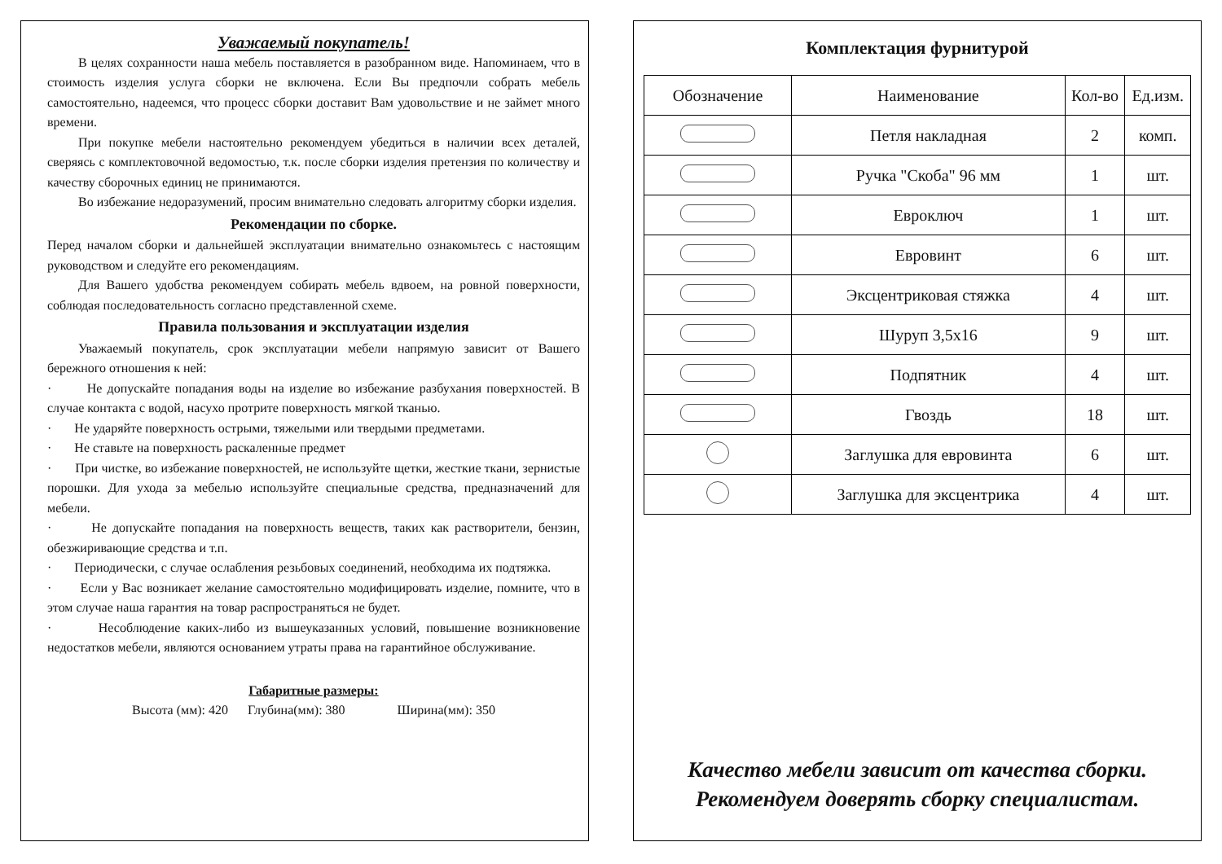Уважаемый покупатель!
В целях сохранности наша мебель поставляется в разобранном виде. Напоминаем, что в стоимость изделия услуга сборки не включена. Если Вы предпочли собрать мебель самостоятельно, надеемся, что процесс сборки доставит Вам удовольствие и не займет много времени.
При покупке мебели настоятельно рекомендуем убедиться в наличии всех деталей, сверяясь с комплектовочной ведомостью, т.к. после сборки изделия претензия по количеству и качеству сборочных единиц не принимаются.
Во избежание недоразумений, просим внимательно следовать алгоритму сборки изделия.
Рекомендации по сборке.
Перед началом сборки и дальнейшей эксплуатации внимательно ознакомьтесь с настоящим руководством и следуйте его рекомендациям.
Для Вашего удобства рекомендуем собирать мебель вдвоем, на ровной поверхности, соблюдая последовательность согласно представленной схеме.
Правила пользования и эксплуатации изделия
Уважаемый покупатель, срок эксплуатации мебели напрямую зависит от Вашего бережного отношения к ней:
· Не допускайте попадания воды на изделие во избежание разбухания поверхностей. В случае контакта с водой, насухо протрите поверхность мягкой тканью.
· Не ударяйте поверхность острыми, тяжелыми или твердыми предметами.
· Не ставьте на поверхность раскаленные предмет
· При чистке, во избежание поверхностей, не используйте щетки, жесткие ткани, зернистые порошки. Для ухода за мебелью используйте специальные средства, предназначений для мебели.
· Не допускайте попадания на поверхность веществ, таких как растворители, бензин, обезжиривающие средства и т.п.
· Периодически, с случае ослабления резьбовых соединений, необходима их подтяжка.
· Если у Вас возникает желание самостоятельно модифицировать изделие, помните, что в этом случае наша гарантия на товар распространяться не будет.
· Несоблюдение каких-либо из вышеуказанных условий, повышение возникновение недостатков мебели, являются основанием утраты права на гарантийное обслуживание.
Габаритные размеры:
Высота (мм): 420 Глубина(мм): 380 Ширина(мм): 350
Комплектация фурнитурой
| Обозначение | Наименование | Кол-во | Ед.изм. |
| --- | --- | --- | --- |
| | Петля накладная | 2 | комп. |
| | Ручка "Скоба" 96 мм | 1 | шт. |
| | Евроключ | 1 | шт. |
| | Евровинт | 6 | шт. |
| | Эксцентриковая стяжка | 4 | шт. |
| | Шуруп 3,5х16 | 9 | шт. |
| | Подпятник | 4 | шт. |
| | Гвоздь | 18 | шт. |
| | Заглушка для евровинта | 6 | шт. |
| | Заглушка для эксцентрика | 4 | шт. |
Качество мебели зависит от качества сборки.
Рекомендуем доверять сборку специалистам.